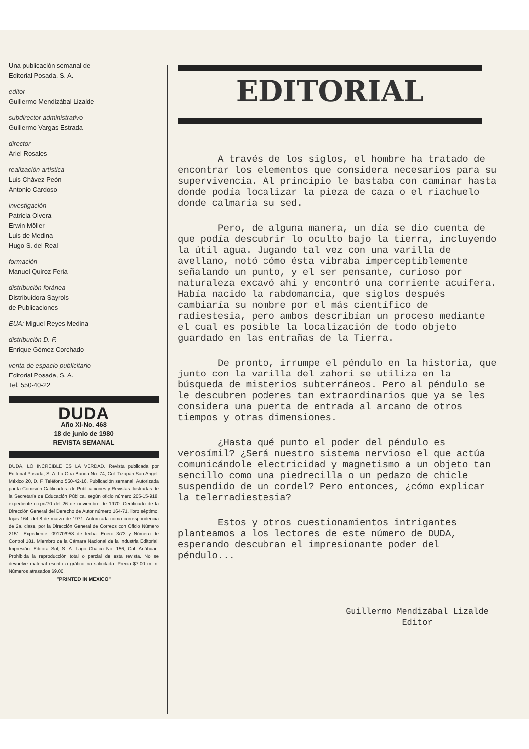Una publicación semanal de
Editorial Posada, S. A.
editor
Guillermo Mendizábal Lizalde
subdirector administrativo
Guillermo Vargas Estrada
director
Ariel Rosales
realización artística
Luis Chávez Peón
Antonio Cardoso
investigación
Patricia Olvera
Erwin Möller
Luis de Medina
Hugo S. del Real
formación
Manuel Quiroz Feria
distribución foránea
Distribuidora Sayrols
de Publicaciones
EUA: Miguel Reyes Medina
distribución D. F.
Enrique Gómez Corchado
venta de espacio publicitario
Editorial Posada, S. A.
Tel. 550-40-22
DUDA
Año XI-No. 468
18 de junio de 1980
REVISTA SEMANAL
DUDA, LO INCREIBLE ES LA VERDAD. Revista publicada por Editorial Posada, S. A. La Otra Banda No. 74, Col. Tizapán San Angel, México 20, D. F. Teléfono 550-42-16. Publicación semanal. Autorizada por la Comisión Calificadora de Publicaciones y Revistas Ilustradas de la Secretaría de Educación Pública, según oficio número 205-15-918, expediente cc.pri/70 del 26 de noviembre de 1970. Certificado de la Dirección General del Derecho de Autor número 164-71, libro séptimo, fojas 164, del 8 de marzo de 1971. Autorizada como correspondencia de 2a. clase, por la Dirección General de Correos con Oficio Número 2151, Expediente: 09170/958 de fecha: Enero 3/73 y Número de Control 181. Miembro de la Cámara Nacional de la Industria Editorial. Impresión: Editora Sol, S. A. Lago Chalco No. 156, Col. Anáhuac. Prohibida la reproducción total o parcial de esta revista. No se devuelve material escrito o gráfico no solicitado. Precio $7.00 m. n. Números atrasados $9.00.
"PRINTED IN MEXICO"
EDITORIAL
A través de los siglos, el hombre ha tratado de encontrar los elementos que considera necesarios para su supervivencia. Al principio le bastaba con caminar hasta donde podía localizar la pieza de caza o el riachuelo donde calmaría su sed.
Pero, de alguna manera, un día se dio cuenta de que podía descubrir lo oculto bajo la tierra, incluyendo la útil agua. Jugando tal vez con una varilla de avellano, notó cómo ésta vibraba imperceptiblemente señalando un punto, y el ser pensante, curioso por naturaleza excavó ahí y encontró una corriente acuífera. Había nacido la rabdomancia, que siglos después cambiaría su nombre por el más científico de radiestesia, pero ambos describían un proceso mediante el cual es posible la localización de todo objeto guardado en las entrañas de la Tierra.
De pronto, irrumpe el péndulo en la historia, que junto con la varilla del zahorí se utiliza en la búsqueda de misterios subterráneos. Pero al péndulo se le descubren poderes tan extraordinarios que ya se les considera una puerta de entrada al arcano de otros tiempos y otras dimensiones.
¿Hasta qué punto el poder del péndulo es verosímil? ¿Será nuestro sistema nervioso el que actúa comunicándole electricidad y magnetismo a un objeto tan sencillo como una piedrecilla o un pedazo de chicle suspendido de un cordel? Pero entonces, ¿cómo explicar la telerradiestesia?
Estos y otros cuestionamientos intrigantes planteamos a los lectores de este número de DUDA, esperando descubran el impresionante poder del péndulo...
​
Guillermo Mendizábal Lizalde
Editor